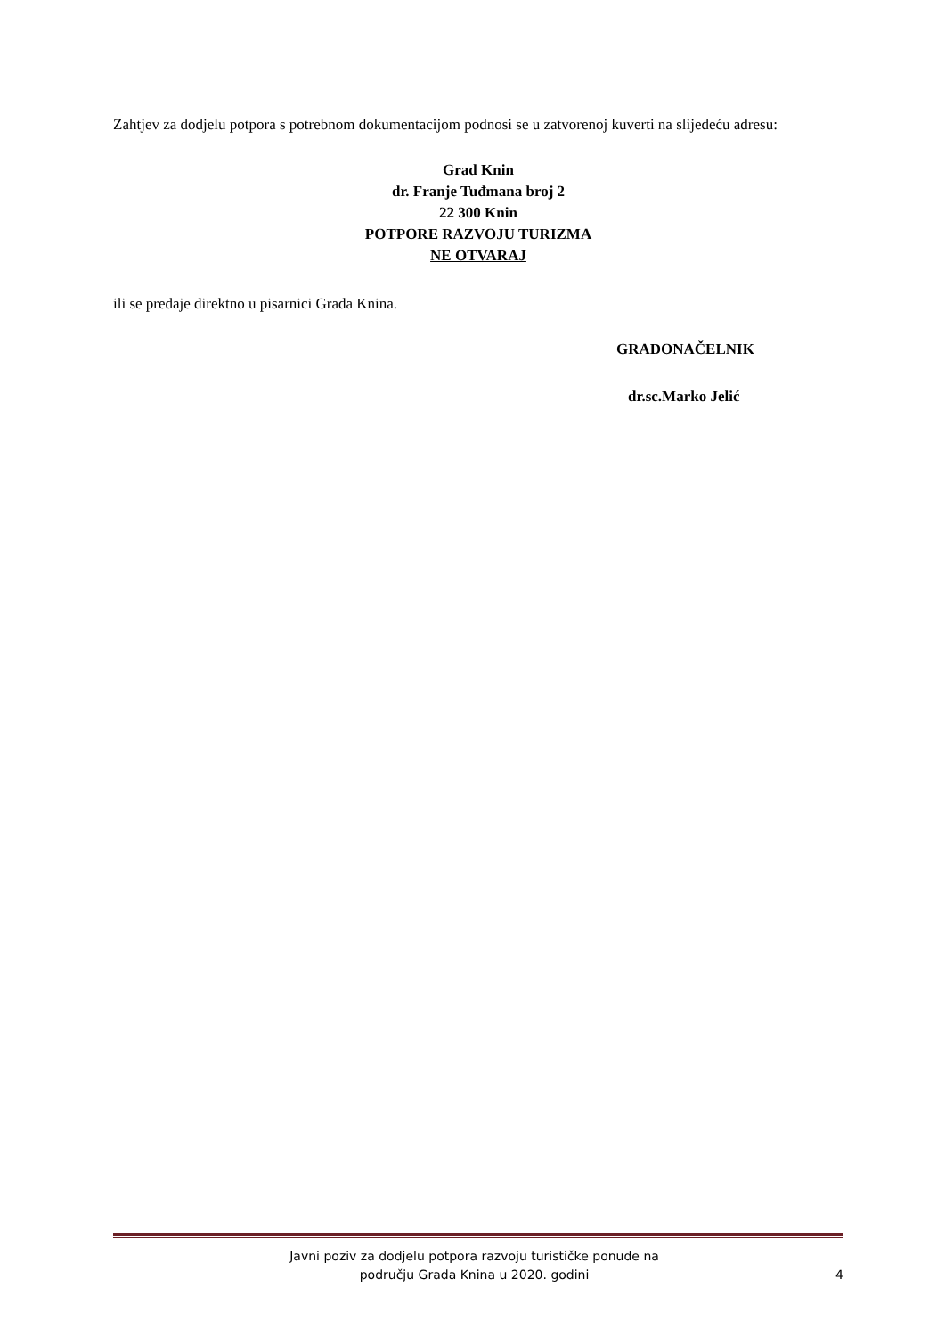Zahtjev za dodjelu potpora s potrebnom dokumentacijom podnosi se u zatvorenoj kuverti na slijedeću adresu:
Grad Knin
dr. Franje Tuđmana broj 2
22 300 Knin
POTPORE RAZVOJU TURIZMA
NE OTVARAJ
ili se predaje direktno u pisarnici Grada Knina.
GRADONAČELNIK
dr.sc.Marko Jelić
Javni poziv za dodjelu potpora razvoju turističke ponude na
području Grada Knina u 2020. godini
4